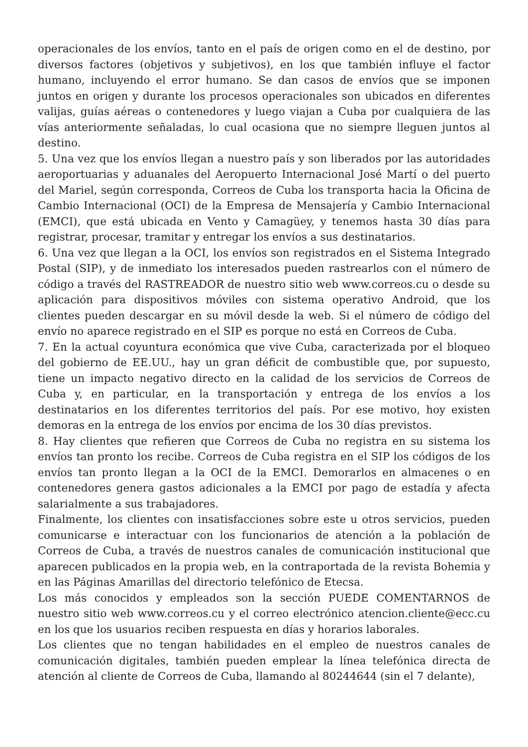operacionales de los envíos, tanto en el país de origen como en el de destino, por diversos factores (objetivos y subjetivos), en los que también influye el factor humano, incluyendo el error humano. Se dan casos de envíos que se imponen juntos en origen y durante los procesos operacionales son ubicados en diferentes valijas, guías aéreas o contenedores y luego viajan a Cuba por cualquiera de las vías anteriormente señaladas, lo cual ocasiona que no siempre lleguen juntos al destino.
5. Una vez que los envíos llegan a nuestro país y son liberados por las autoridades aeroportuarias y aduanales del Aeropuerto Internacional José Martí o del puerto del Mariel, según corresponda, Correos de Cuba los transporta hacia la Oficina de Cambio Internacional (OCI) de la Empresa de Mensajería y Cambio Internacional (EMCI), que está ubicada en Vento y Camagüey, y tenemos hasta 30 días para registrar, procesar, tramitar y entregar los envíos a sus destinatarios.
6. Una vez que llegan a la OCI, los envíos son registrados en el Sistema Integrado Postal (SIP), y de inmediato los interesados pueden rastrearlos con el número de código a través del RASTREADOR de nuestro sitio web www.correos.cu o desde su aplicación para dispositivos móviles con sistema operativo Android, que los clientes pueden descargar en su móvil desde la web. Si el número de código del envío no aparece registrado en el SIP es porque no está en Correos de Cuba.
7. En la actual coyuntura económica que vive Cuba, caracterizada por el bloqueo del gobierno de EE.UU., hay un gran déficit de combustible que, por supuesto, tiene un impacto negativo directo en la calidad de los servicios de Correos de Cuba y, en particular, en la transportación y entrega de los envíos a los destinatarios en los diferentes territorios del país. Por ese motivo, hoy existen demoras en la entrega de los envíos por encima de los 30 días previstos.
8. Hay clientes que refieren que Correos de Cuba no registra en su sistema los envíos tan pronto los recibe. Correos de Cuba registra en el SIP los códigos de los envíos tan pronto llegan a la OCI de la EMCI. Demorarlos en almacenes o en contenedores genera gastos adicionales a la EMCI por pago de estadía y afecta salarialmente a sus trabajadores.
Finalmente, los clientes con insatisfacciones sobre este u otros servicios, pueden comunicarse e interactuar con los funcionarios de atención a la población de Correos de Cuba, a través de nuestros canales de comunicación institucional que aparecen publicados en la propia web, en la contraportada de la revista Bohemia y en las Páginas Amarillas del directorio telefónico de Etecsa.
Los más conocidos y empleados son la sección PUEDE COMENTARNOS de nuestro sitio web www.correos.cu y el correo electrónico atencion.cliente@ecc.cu en los que los usuarios reciben respuesta en días y horarios laborales.
Los clientes que no tengan habilidades en el empleo de nuestros canales de comunicación digitales, también pueden emplear la línea telefónica directa de atención al cliente de Correos de Cuba, llamando al 80244644 (sin el 7 delante),